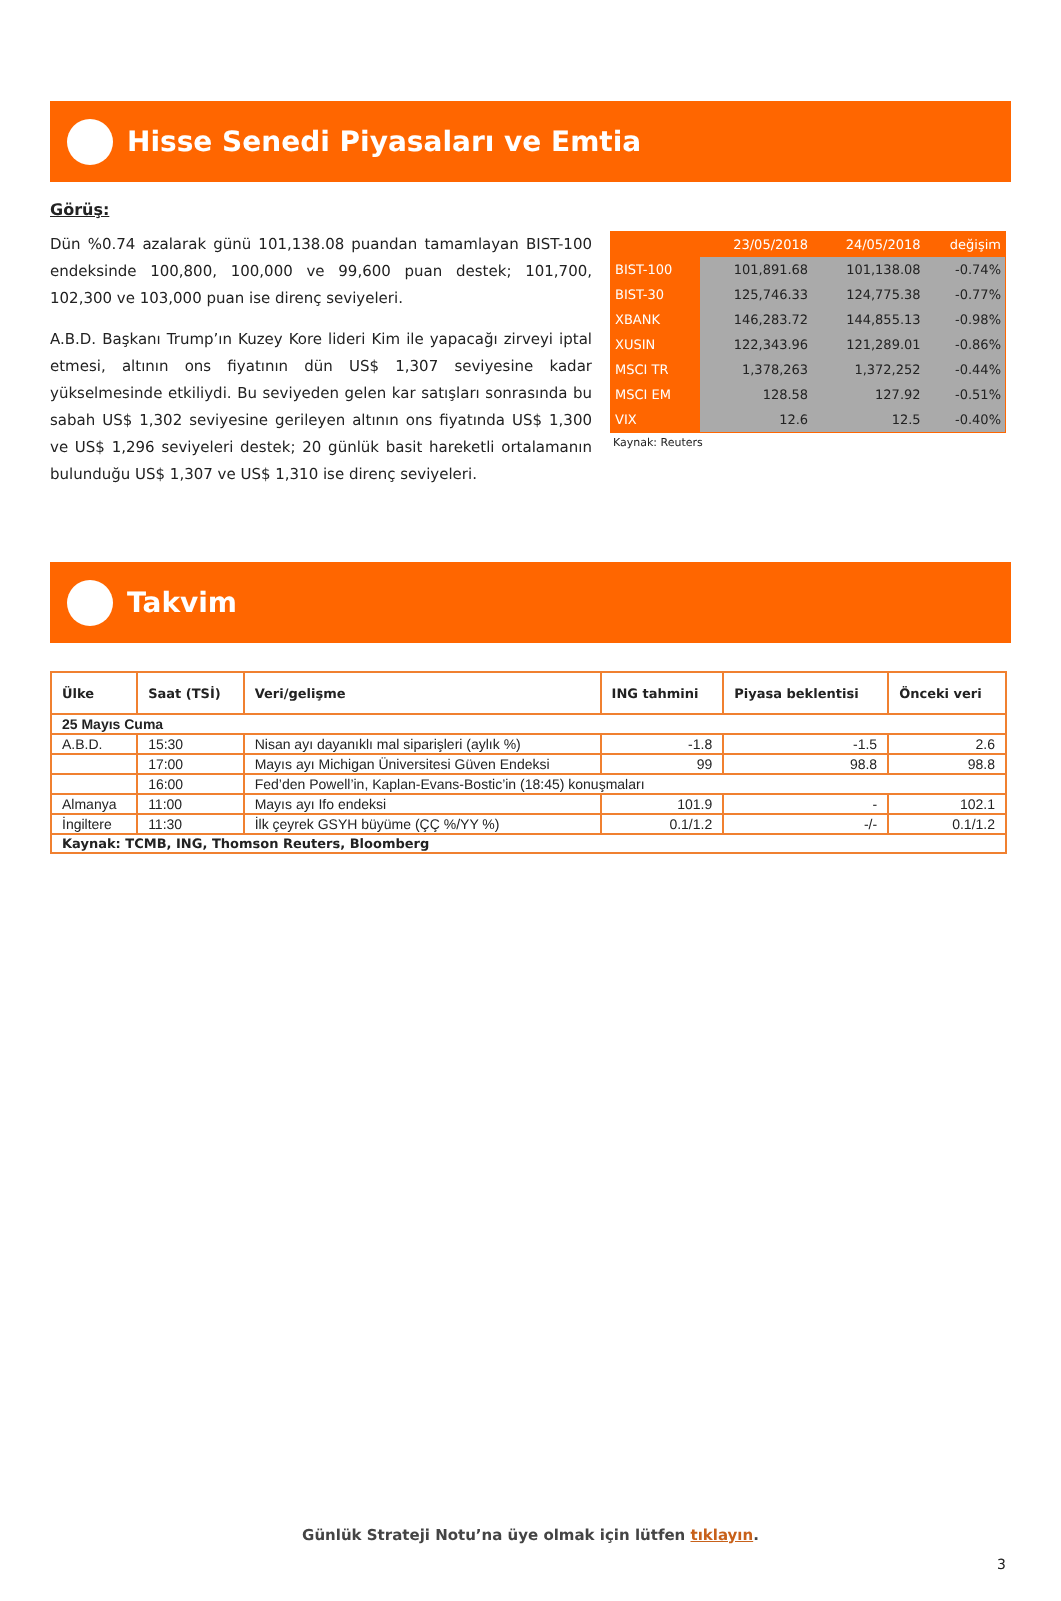Hisse Senedi Piyasaları ve Emtia
Görüş:
Dün %0.74 azalarak günü 101,138.08 puandan tamamlayan BIST-100 endeksinde 100,800, 100,000 ve 99,600 puan destek; 101,700, 102,300 ve 103,000 puan ise direnç seviyeleri.
A.B.D. Başkanı Trump’ın Kuzey Kore lideri Kim ile yapacağı zirveyi iptal etmesi, altının ons fiyatının dün US$ 1,307 seviyesine kadar yükselmesinde etkiliydi. Bu seviyeden gelen kar satışları sonrasında bu sabah US$ 1,302 seviyesine gerileyen altının ons fiyatında US$ 1,300 ve US$ 1,296 seviyeleri destek; 20 günlük basit hareketli ortalamanın bulunduğu US$ 1,307 ve US$ 1,310 ise direnç seviyeleri.
| | 23/05/2018 | 24/05/2018 | değişim |
| --- | --- | --- | --- |
| BIST-100 | 101,891.68 | 101,138.08 | -0.74% |
| BIST-30 | 125,746.33 | 124,775.38 | -0.77% |
| XBANK | 146,283.72 | 144,855.13 | -0.98% |
| XUSIN | 122,343.96 | 121,289.01 | -0.86% |
| MSCI TR | 1,378,263 | 1,372,252 | -0.44% |
| MSCI EM | 128.58 | 127.92 | -0.51% |
| VIX | 12.6 | 12.5 | -0.40% |
Kaynak: Reuters
Takvim
| Ülke | Saat (TSİ) | Veri/gelişme | ING tahmini | Piyasa beklentisi | Önceki veri |
| --- | --- | --- | --- | --- | --- |
| 25 Mayıs Cuma | | | | | |
| A.B.D. | 15:30 | Nisan ayı dayanıklı mal siparişleri (aylık %) | -1.8 | -1.5 | 2.6 |
| | 17:00 | Mayıs ayı Michigan Üniversitesi Güven Endeksi | 99 | 98.8 | 98.8 |
| | 16:00 | Fed’den Powell’in, Kaplan-Evans-Bostic’in (18:45) konuşmaları | | | |
| Almanya | 11:00 | Mayıs ayı Ifo endeksi | 101.9 | - | 102.1 |
| İngiltere | 11:30 | İlk çeyrek GSYH büyüme (ÇÇ %/YY %) | 0.1/1.2 | -/- | 0.1/1.2 |
| Kaynak: TCMB, ING, Thomson Reuters, Bloomberg | | | | | |
Günlük Strateji Notu’na üye olmak için lütfen tıklayın.
3